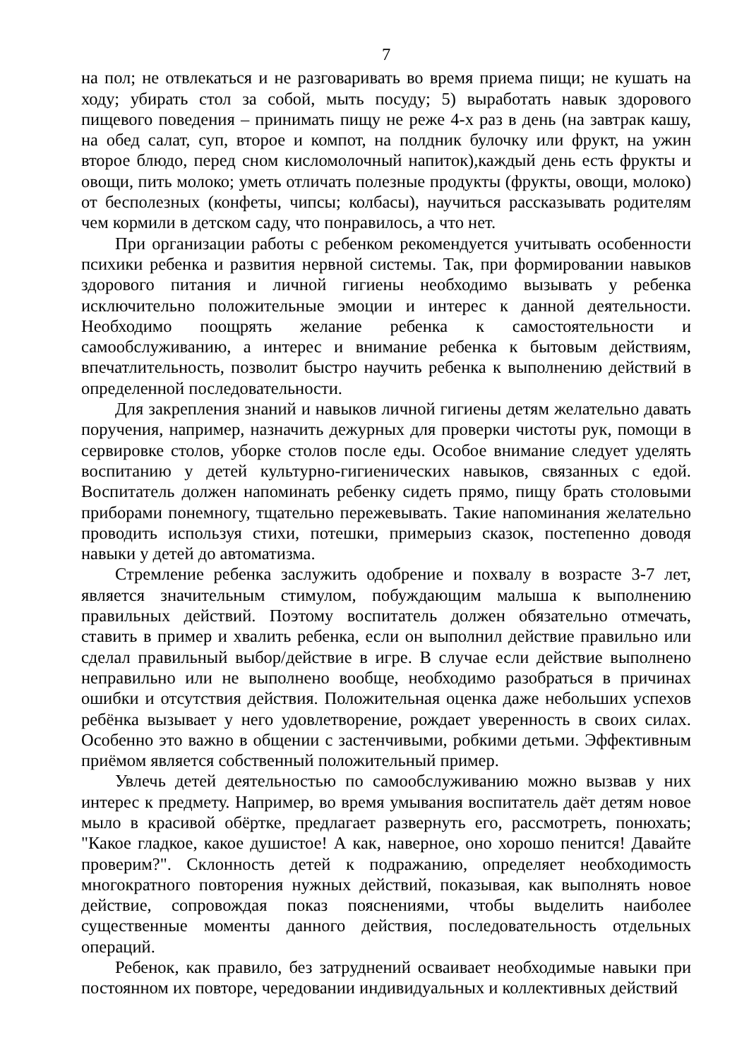7
на пол; не отвлекаться и не разговаривать во время приема пищи; не кушать на ходу; убирать стол за собой, мыть посуду; 5) выработать навык здорового пищевого поведения – принимать пищу не реже 4-х раз в день (на завтрак кашу, на обед салат, суп, второе и компот, на полдник булочку или фрукт, на ужин второе блюдо, перед сном кисломолочный напиток),каждый день есть фрукты и овощи, пить молоко; уметь отличать полезные продукты (фрукты, овощи, молоко) от бесполезных (конфеты, чипсы; колбасы), научиться рассказывать родителям чем кормили в детском саду, что понравилось, а что нет.
При организации работы с ребенком рекомендуется учитывать особенности психики ребенка и развития нервной системы. Так, при формировании навыков здорового питания и личной гигиены необходимо вызывать у ребенка исключительно положительные эмоции и интерес к данной деятельности. Необходимо поощрять желание ребенка к самостоятельности и самообслуживанию, а интерес и внимание ребенка к бытовым действиям, впечатлительность, позволит быстро научить ребенка к выполнению действий в определенной последовательности.
Для закрепления знаний и навыков личной гигиены детям желательно давать поручения, например, назначить дежурных для проверки чистоты рук, помощи в сервировке столов, уборке столов после еды. Особое внимание следует уделять воспитанию у детей культурно-гигиенических навыков, связанных с едой. Воспитатель должен напоминать ребенку сидеть прямо, пищу брать столовыми приборами понемногу, тщательно пережевывать. Такие напоминания желательно проводить используя стихи, потешки, примерыиз сказок, постепенно доводя навыки у детей до автоматизма.
Стремление ребенка заслужить одобрение и похвалу в возрасте 3-7 лет, является значительным стимулом, побуждающим малыша к выполнению правильных действий. Поэтому воспитатель должен обязательно отмечать, ставить в пример и хвалить ребенка, если он выполнил действие правильно или сделал правильный выбор/действие в игре. В случае если действие выполнено неправильно или не выполнено вообще, необходимо разобраться в причинах ошибки и отсутствия действия. Положительная оценка даже небольших успехов ребёнка вызывает у него удовлетворение, рождает уверенность в своих силах. Особенно это важно в общении с застенчивыми, робкими детьми. Эффективным приёмом является собственный положительный пример.
Увлечь детей деятельностью по самообслуживанию можно вызвав у них интерес к предмету. Например, во время умывания воспитатель даёт детям новое мыло в красивой обёртке, предлагает развернуть его, рассмотреть, понюхать; "Какое гладкое, какое душистое! А как, наверное, оно хорошо пенится! Давайте проверим?". Склонность детей к подражанию, определяет необходимость многократного повторения нужных действий, показывая, как выполнять новое действие, сопровождая показ пояснениями, чтобы выделить наиболее существенные моменты данного действия, последовательность отдельных операций.
Ребенок, как правило, без затруднений осваивает необходимые навыки при постоянном их повторе, чередовании индивидуальных и коллективных действий